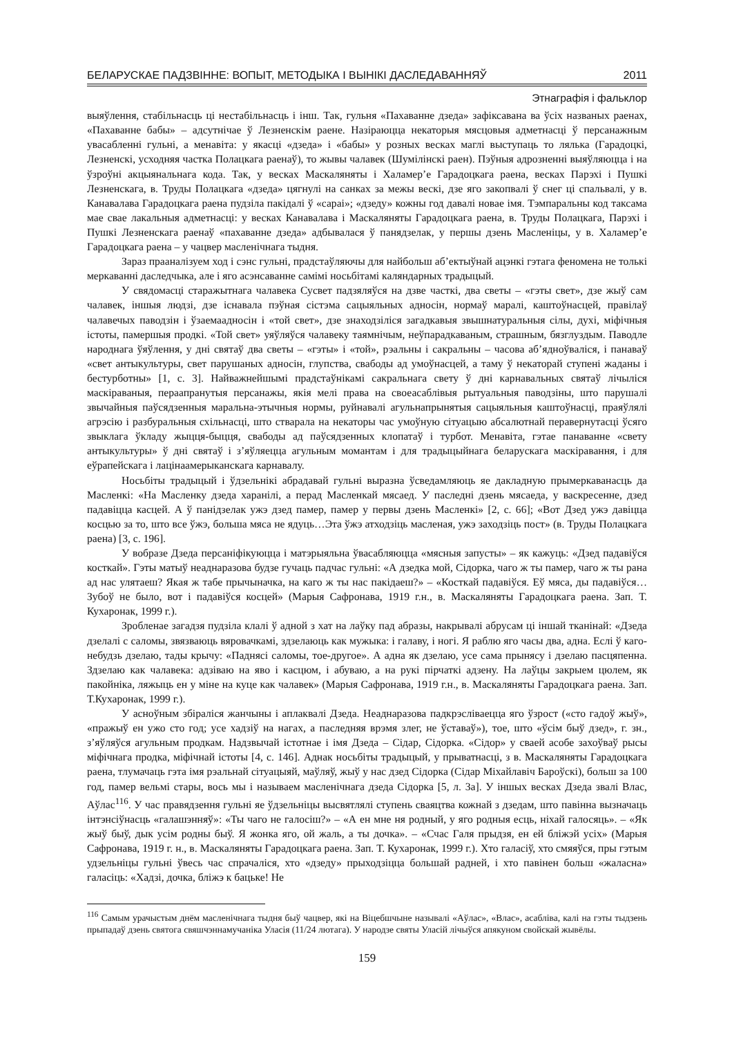БЕЛАРУСКАЕ ПАДЗВІННЕ: ВОПЫТ, МЕТОДЫКА І ВЫНІКІ ДАСЛЕДАВАННЯЎ 2011
Этнаграфія і фальклор
выяўлення, стабільнасць ці нестабільнасць і інш. Так, гульня «Пахаванне дзеда» зафіксавана ва ўсіх названых раенах, «Пахаванне бабы» – адсутнічае ў Лезненскім раене. Назіраюцца некаторыя мясцовыя адметнасці ў персанажным увасабленні гульні, а менавіта: у якасці «дзеда» і «бабы» у розных весках маглі выступаць то лялька (Гарадоцкі, Лезненскі, усходняя частка Полацкага раенаў), то жывы чалавек (Шумілінскі раен). Пэўныя адрозненні выяўляюцца і на ўзроўні акцыянальнага кода. Так, у весках Маскаляняты і Халамер’е Гарадоцкага раена, весках Парэхі і Пушкі Лезненскага, в. Труды Полацкага «дзеда» цягнулі на санках за межы вескі, дзе яго закопвалі ў снег ці спальвалі, у в. Канавалава Гарадоцкага раена пудзіла пакідалі ў «сараі»; «дзеду» кожны год давалі новае імя. Тэмпаральны код таксама мае свае лакальныя адметнасці: у весках Канавалава і Маскаляняты Гарадоцкага раена, в. Труды Полацкага, Парэхі і Пушкі Лезненскага раенаў «пахаванне дзеда» адбывалася ў панядзелак, у першы дзень Масленіцы, у в. Халамер’е Гарадоцкага раена – у чацвер масленічнага тыдня.
Зараз прааналізуем ход і сэнс гульні, прадстаўляючы для найбольш аб’ектыўнай ацэнкі гэтага феномена не толькі меркаванні даследчыка, але і яго асэнсаванне самімі носьбітамі каляндарных традыцый.
У свядомасці старажытнага чалавека Сусвет падзяляўся на дзве часткі, два светы – «гэты свет», дзе жыў сам чалавек, іншыя людзі, дзе існавала пэўная сістэма сацыяльных адносін, нормаў маралі, каштоўнасцей, правілаў чалавечых паводзін і ўзаемаадносін і «той свет», дзе знаходзіліся загадкавыя звышнатуральныя сілы, духі, міфічныя істоты, памершыя продкі. «Той свет» уяўляўся чалавеку таямнічым, неўпарадкаваным, страшным, бязглуздым. Паводле народнага ўяўлення, у дні святаў два светы – «гэты» і «той», рэальны і сакральны – часова аб’ядноўваліся, і панаваў «свет антыкультуры, свет парушаных адносін, глупства, свабоды ад умоўнасцей, а таму ў некаторай ступені жаданы і бестурботны» [1, с. 3]. Найважнейшымі прадстаўнікамі сакральнага свету ў дні карнавальных святаў лічыліся маскіраваныя, пераапранутыя персанажы, якія мелі права на своеасаблівыя рытуальныя паводзіны, што парушалі звычайныя паўсядзенныя маральна-этычныя нормы, руйнавалі агульнапрынятыя сацыяльныя каштоўнасці, праяўлялі агрэсію і разбуральныя схільнасці, што стварала на некаторы час умоўную сітуацыю абсалютнай перавернутасці ўсяго звыклага ўкладу жыцця-быцця, свабоды ад паўсядзенных клопатаў і турбот. Менавіта, гэтае панаванне «свету антыкультуры» ў дні святаў і з’яўляецца агульным момантам і для традыцыйнага беларускага маскіравання, і для еўрапейскага і лацінаамерыканскага карнавалу.
Носьбіты традыцый і ўдзельнікі абрадавай гульні выразна ўсведамляюць яе дакладную прымеркаванасць да Масленкі: «На Масленку дзеда харанілі, а перад Масленкай мясаед. У паследні дзень мясаеда, у васкресенне, дзед падавіцца касцей. А ў панідзелак ужэ дзед памер, памер у первы дзень Масленкі» [2, с. 66]; «Вот Дзед ужэ давіцца косцью за то, што все ўжэ, больша мяса не ядуць…Эта ўжэ атходзіць масленая, ужэ заходзіць пост» (в. Труды Полацкага раена) [3, с. 196].
У вобразе Дзеда персаніфікуюцца і матэрыяльна ўвасабляюцца «мясныя запусты» – як кажуць: «Дзед падавіўся косткай». Гэты матыў неаднаразова будзе гучаць падчас гульні: «А дзедка мой, Сідорка, чаго ж ты памер, чаго ж ты рана ад нас улятаеш? Якая ж табе прычыначка, на каго ж ты нас пакідаеш?» – «Косткай падавіўся. Еў мяса, ды падавіўся… Зубоў не было, вот і падавіўся косцей» (Марыя Сафронава, 1919 г.н., в. Маскаляняты Гарадоцкага раена. Зап. Т. Кухаронак, 1999 г.).
Зробленае загадзя пудзіла клалі ў адной з хат на лаўку пад абразы, накрывалі абрусам ці іншай тканінай: «Дзеда дзелалі с саломы, звязваюць вяровачкамі, здзелаюць как мужыка: і галаву, і ногі. Я раблю яго часы два, адна. Еслі ў каго-небудзь дзелаю, тады крычу: «Паднясі саломы, тое-другое». А адна як дзелаю, усе сама прынясу і дзелаю пасцяпенна. Здзелаю как чалавека: адзіваю на яво і касцюм, і абуваю, а на рукі пірчаткі адзену. На лаўцы закрыем цюлем, як пакойніка, ляжыць ен у міне на куце как чалавек» (Марыя Сафронава, 1919 г.н., в. Маскаляняты Гарадоцкага раена. Зап. Т.Кухаронак, 1999 г.).
У асноўным збіраліся жанчыны і аплаквалі Дзеда. Неаднаразова падкрэсліваецца яго ўзрост («сто гадоў жыў», «пражыў ен ужо сто год; усе хадзіў на нагах, а паследняя врэмя злег, не ўставаў»), тое, што «ўсім быў дзед», г. зн., з’яўляўся агульным продкам. Надзвычай істотнае і імя Дзеда – Сідар, Сідорка. «Сідор» у сваей асобе захоўваў рысы міфічнага продка, міфічнай істоты [4, с. 146]. Аднак носьбіты традыцый, у прыватнасці, з в. Маскаляняты Гарадоцкага раена, тлумачаць гэта імя рэальнай сітуацыяй, маўляў, жыў у нас дзед Сідорка (Сідар Міхайлавіч Бароўскі), больш за 100 год, памер вельмі стары, вось мы і называем масленічнага дзеда Сідорка [5, л. 3а]. У іншых весках Дзеда звалі Влас, Аўлас<sup>116</sup>. У час правядзення гульні яе ўдзельніцы высвятлялі ступень сваяцтва кожнай з дзедам, што павінна вызначаць інтэнсіўнасць «галашэнняў»: «Ты чаго не галосіш?» – «А ен мне ня родный, у яго родныя есць, ніхай галосяць». – «Як жыў быў, дык усім родны быў. Я жонка яго, ой жаль, а ты дочка». – «Счас Галя прыдзя, ен ей бліжэй усіх» (Марыя Сафронава, 1919 г. н., в. Маскаляняты Гарадоцкага раена. Зап. Т. Кухаронак, 1999 г.). Хто галасіў, хто смяяўся, пры гэтым удзельніцы гульні ўвесь час спрачаліся, хто «дзеду» прыходзіцца большай радней, і хто павінен больш «жаласна» галасіць: «Хадзі, дочка, бліжэ к бацьке! Не
<sup>116</sup> Самым урачыстым днём масленічнага тыдня быў чацвер, які на Віцебшчыне называлі «Аўлас», «Влас», асабліва, калі на гэты тыдзень прыпадаў дзень святога свяшчэннамучаніка Уласія (11/24 лютага). У народзе святы Уласій лічыўся апякуном свойскай жывёлы.
159